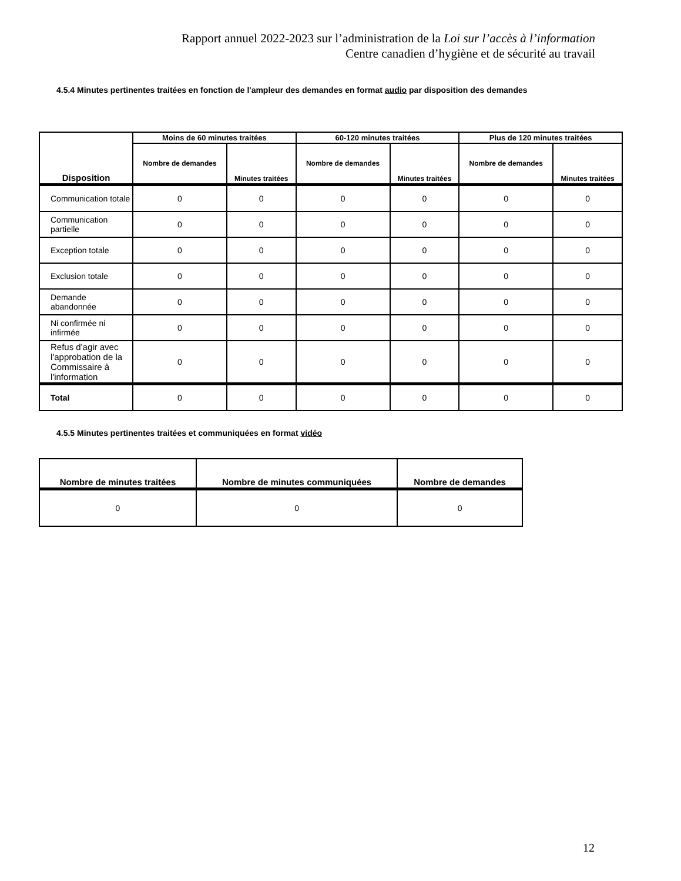Rapport annuel 2022-2023 sur l’administration de la Loi sur l’accès à l’information
Centre canadien d’hygiène et de sécurité au travail
4.5.4 Minutes pertinentes traitées en fonction de l'ampleur des demandes en format audio par disposition des demandes
| Disposition | Moins de 60 minutes traitées | | 60-120 minutes traitées | | Plus de 120 minutes traitées | |
| --- | --- | --- | --- | --- | --- | --- |
| | Nombre de demandes | Minutes traitées | Nombre de demandes | Minutes traitées | Nombre de demandes | Minutes traitées |
| Communication totale | 0 | 0 | 0 | 0 | 0 | 0 |
| Communication partielle | 0 | 0 | 0 | 0 | 0 | 0 |
| Exception totale | 0 | 0 | 0 | 0 | 0 | 0 |
| Exclusion totale | 0 | 0 | 0 | 0 | 0 | 0 |
| Demande abandonnée | 0 | 0 | 0 | 0 | 0 | 0 |
| Ni confirmée ni infirmée | 0 | 0 | 0 | 0 | 0 | 0 |
| Refus d'agir avec l'approbation de la Commissaire à l'information | 0 | 0 | 0 | 0 | 0 | 0 |
| Total | 0 | 0 | 0 | 0 | 0 | 0 |
4.5.5 Minutes pertinentes traitées et communiquées en format vidéo
| Nombre de minutes traitées | Nombre de minutes communiquées | Nombre de demandes |
| --- | --- | --- |
| 0 | 0 | 0 |
12